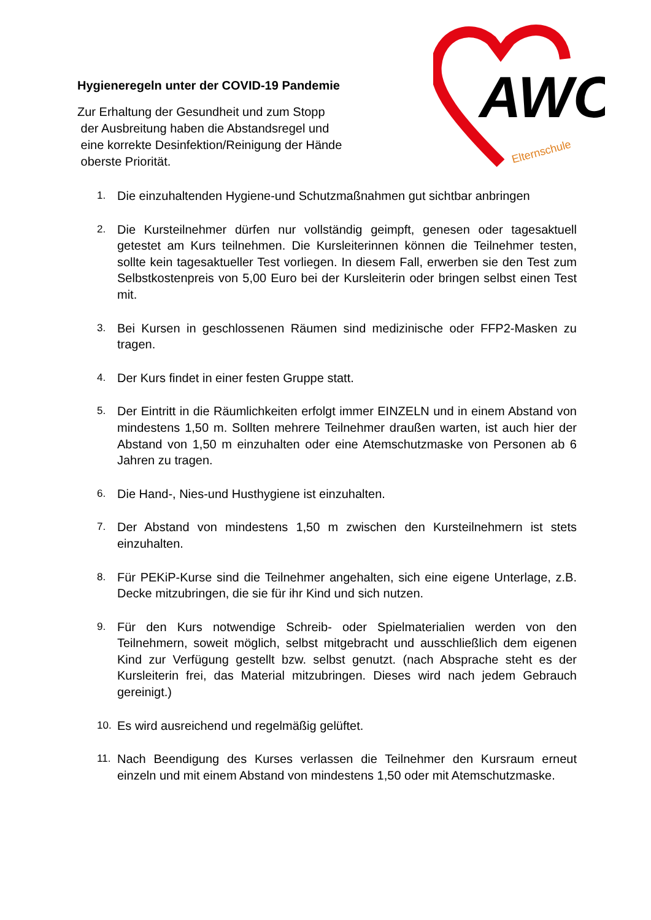Hygieneregeln unter der COVID-19 Pandemie
Zur Erhaltung der Gesundheit und zum Stopp
der Ausbreitung haben die Abstandsregel und
eine korrekte Desinfektion/Reinigung der Hände
oberste Priorität.
AWO
Elternschule
1. Die einzuhaltenden Hygiene-und Schutzmaßnahmen gut sichtbar anbringen
2. Die Kursteilnehmer dürfen nur vollständig geimpft, genesen oder tagesaktuell getestet am Kurs teilnehmen. Die Kursleiterinnen können die Teilnehmer testen, sollte kein tagesaktueller Test vorliegen. In diesem Fall, erwerben sie den Test zum Selbstkostenpreis von 5,00 Euro bei der Kursleiterin oder bringen selbst einen Test mit.
3. Bei Kursen in geschlossenen Räumen sind medizinische oder FFP2-Masken zu tragen.
4. Der Kurs findet in einer festen Gruppe statt.
5. Der Eintritt in die Räumlichkeiten erfolgt immer EINZELN und in einem Abstand von mindestens 1,50 m. Sollten mehrere Teilnehmer draußen warten, ist auch hier der Abstand von 1,50 m einzuhalten oder eine Atemschutzmaske von Personen ab 6 Jahren zu tragen.
6. Die Hand-, Nies-und Husthygiene ist einzuhalten.
7. Der Abstand von mindestens 1,50 m zwischen den Kursteilnehmern ist stets einzuhalten.
8. Für PEKiP-Kurse sind die Teilnehmer angehalten, sich eine eigene Unterlage, z.B. Decke mitzubringen, die sie für ihr Kind und sich nutzen.
9. Für den Kurs notwendige Schreib- oder Spielmaterialien werden von den Teilnehmern, soweit möglich, selbst mitgebracht und ausschließlich dem eigenen Kind zur Verfügung gestellt bzw. selbst genutzt. (nach Absprache steht es der Kursleiterin frei, das Material mitzubringen. Dieses wird nach jedem Gebrauch gereinigt.)
10. Es wird ausreichend und regelmäßig gelüftet.
11. Nach Beendigung des Kurses verlassen die Teilnehmer den Kursraum erneut einzeln und mit einem Abstand von mindestens 1,50 oder mit Atemschutzmaske.